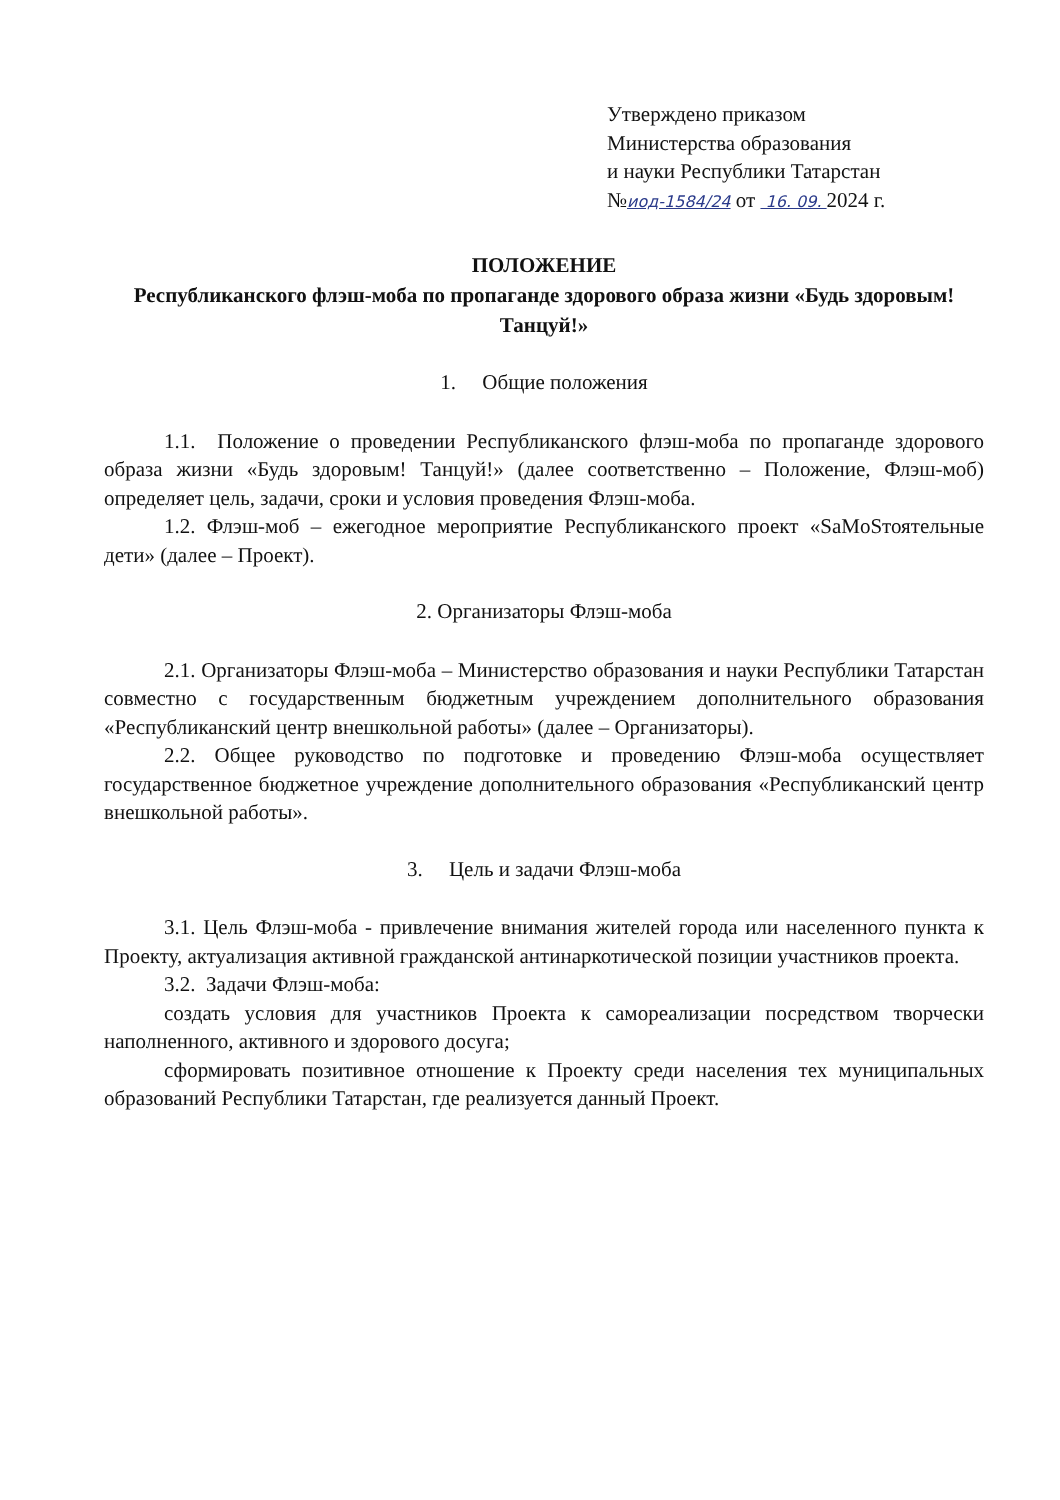Утверждено приказом
Министерства образования
и науки Республики Татарстан
№иод-1584/24 от 16. 09. 2024 г.
ПОЛОЖЕНИЕ
Республиканского флэш-моба по пропаганде здорового образа жизни «Будь здоровым! Танцуй!»
1. Общие положения
1.1. Положение о проведении Республиканского флэш-моба по пропаганде здорового образа жизни «Будь здоровым! Танцуй!» (далее соответственно – Положение, Флэш-моб) определяет цель, задачи, сроки и условия проведения Флэш-моба.
1.2. Флэш-моб – ежегодное мероприятие Республиканского проект «SaMoSтоятельные дети» (далее – Проект).
2. Организаторы Флэш-моба
2.1. Организаторы Флэш-моба – Министерство образования и науки Республики Татарстан совместно с государственным бюджетным учреждением дополнительного образования «Республиканский центр внешкольной работы» (далее – Организаторы).
2.2. Общее руководство по подготовке и проведению Флэш-моба осуществляет государственное бюджетное учреждение дополнительного образования «Республиканский центр внешкольной работы».
3. Цель и задачи Флэш-моба
3.1. Цель Флэш-моба - привлечение внимания жителей города или населенного пункта к Проекту, актуализация активной гражданской антинаркотической позиции участников проекта.
3.2. Задачи Флэш-моба:
создать условия для участников Проекта к самореализации посредством творчески наполненного, активного и здорового досуга;
сформировать позитивное отношение к Проекту среди населения тех муниципальных образований Республики Татарстан, где реализуется данный Проект.